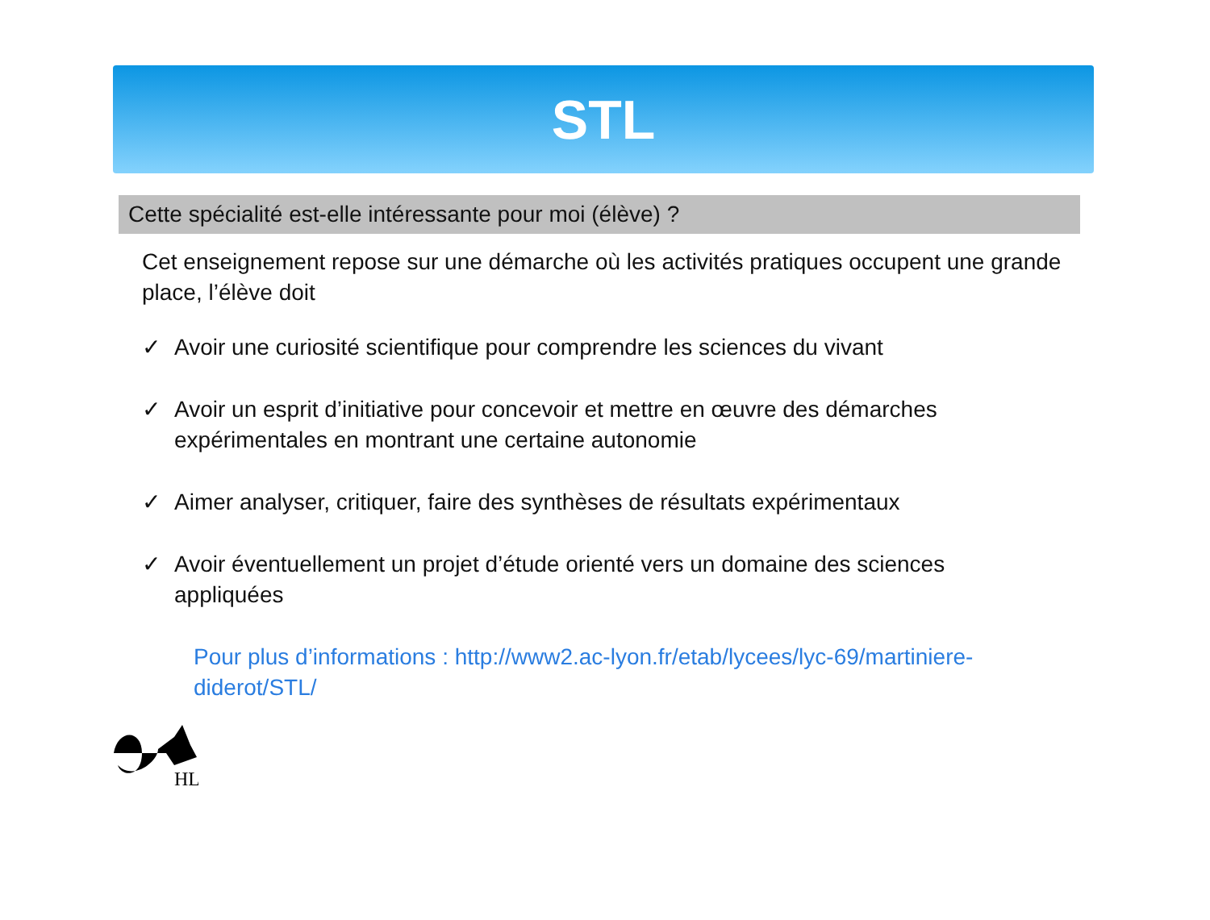STL
Cette spécialité est-elle intéressante pour moi (élève) ?
Cet enseignement repose sur une démarche où les activités pratiques occupent une grande place, l’élève doit
✓ Avoir une curiosité scientifique pour comprendre les sciences du vivant
✓ Avoir un esprit d’initiative pour concevoir et mettre en œuvre des démarches expérimentales en montrant une certaine autonomie
✓ Aimer analyser, critiquer, faire des synthèses de résultats expérimentaux
✓ Avoir éventuellement un projet d’étude orienté vers un domaine des sciences appliquées
Pour plus d’informations : http://www2.ac-lyon.fr/etab/lycees/lyc-69/martiniere-diderot/STL/
HL